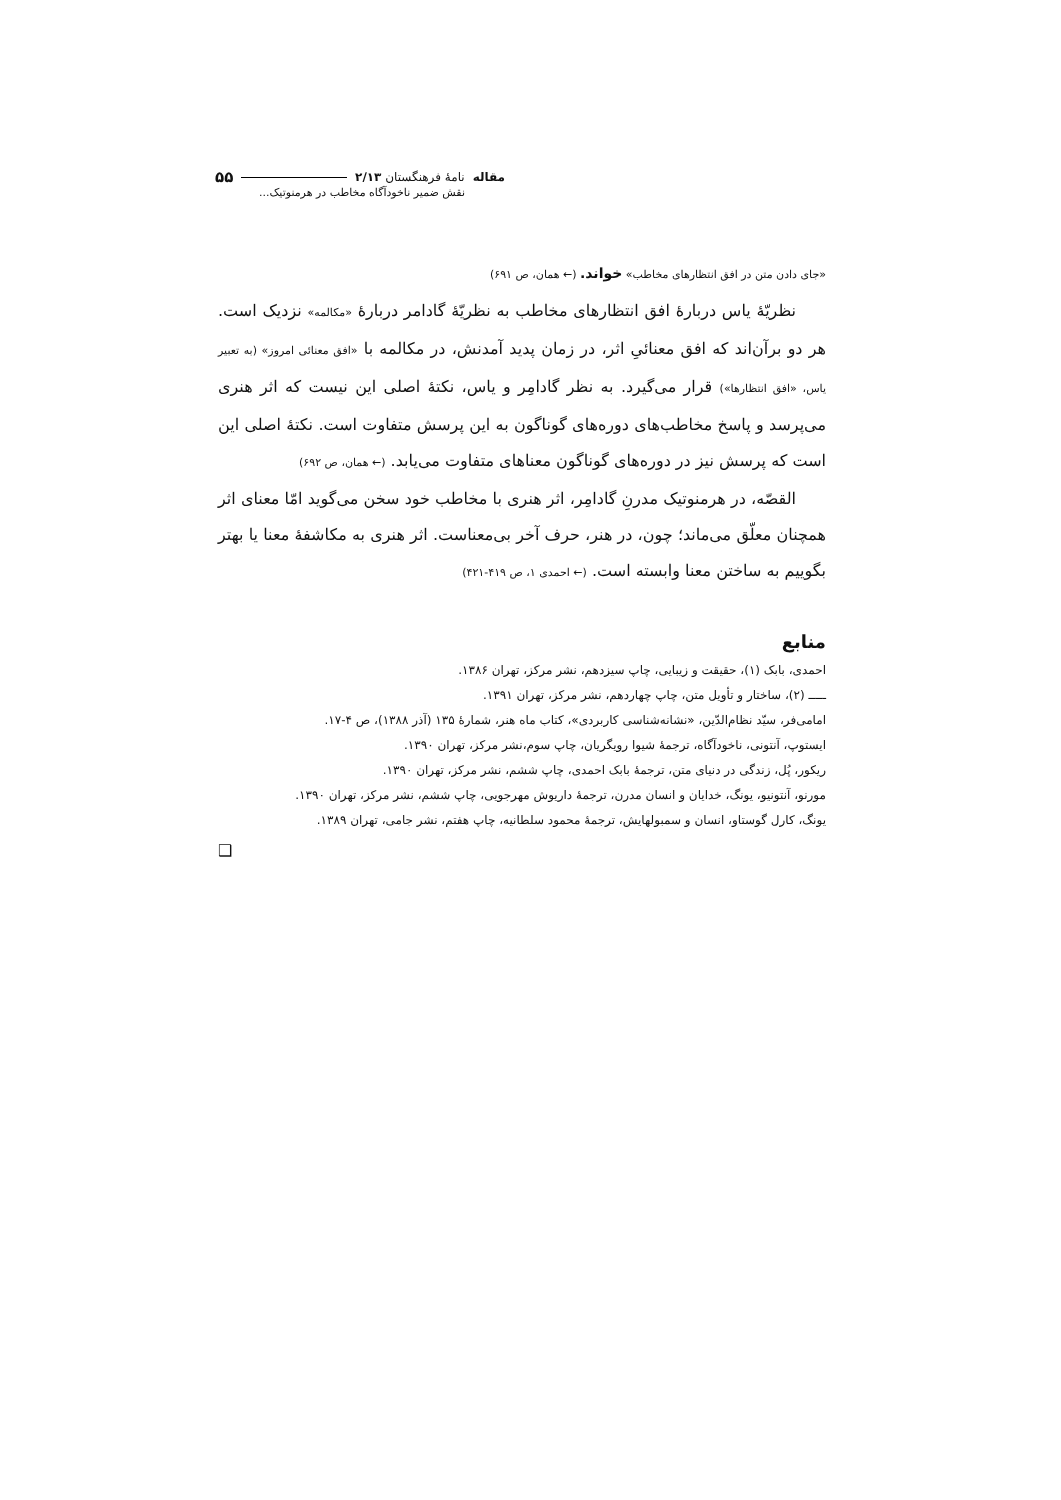مقاله نامهٔ فرهنگستان ۲/۱۳ ۵۵
نقش ضمیر ناخودآگاه مخاطب در هرمنوتیک...
«جای دادن متن در افق انتظارهای مخاطب» خواند. (← همان، ص ۶۹۱)
نظریّهٔ یاس دربارهٔ افق انتظارهای مخاطب به نظریّهٔ گادامر دربارهٔ «مکالمه» نزدیک است. هر دو برآن‌اند که افق معنائیِ اثر، در زمان پدید آمدنش، در مکالمه با «افق معنائی امروز» (به تعبیر یاس، «افق انتظارها») قرار می‌گیرد. به نظر گادامِر و یاس، نکتهٔ اصلی این نیست که اثر هنری می‌پرسد و پاسخ مخاطب‌های دوره‌های گوناگون به این پرسش متفاوت است. نکتهٔ اصلی این است که پرسش نیز در دوره‌های گوناگون معناهای متفاوت می‌یابد. (← همان، ص ۶۹۲)
القصّه، در هرمنوتیک مدرنِ گادامِر، اثر هنری با مخاطب خود سخن می‌گوید امّا معنای اثر همچنان معلّق می‌ماند؛ چون، در هنر، حرف آخر بی‌معناست. اثر هنری به مکاشفهٔ معنا یا بهتر بگوییم به ساختن معنا وابسته است. (← احمدی ۱، ص ۴۱۹-۴۲۱)
منابع
احمدی، بابک (۱)، حقیقت و زیبایی، چاپ سیزدهم، نشر مرکز، تهران ۱۳۸۶.
ـــــ (۲)، ساختار و تأویل متن، چاپ چهاردهم، نشر مرکز، تهران ۱۳۹۱.
امامی‌فر، سیّد نظام‌الدّین، «نشانه‌شناسی کاربردی»، کتاب ماه هنر، شمارهٔ ۱۳۵ (آذر ۱۳۸۸)، ص ۴-۱۷.
ایستوپ، آنتونی، ناخودآگاه، ترجمهٔ شیوا رویگریان، چاپ سوم،نشر مرکز، تهران ۱۳۹۰.
ریکور، پُل، زندگی در دنیای متن، ترجمهٔ بابک احمدی، چاپ ششم، نشر مرکز، تهران ۱۳۹۰.
مورنو، آنتونیو، یونگ، خدایان و انسان مدرن، ترجمهٔ داریوش مهرجویی، چاپ ششم، نشر مرکز، تهران ۱۳۹۰.
یونگ، کارل گوستاو، انسان و سمبولهایش، ترجمهٔ محمود سلطانیه، چاپ هفتم، نشر جامی، تهران ۱۳۸۹.
❑